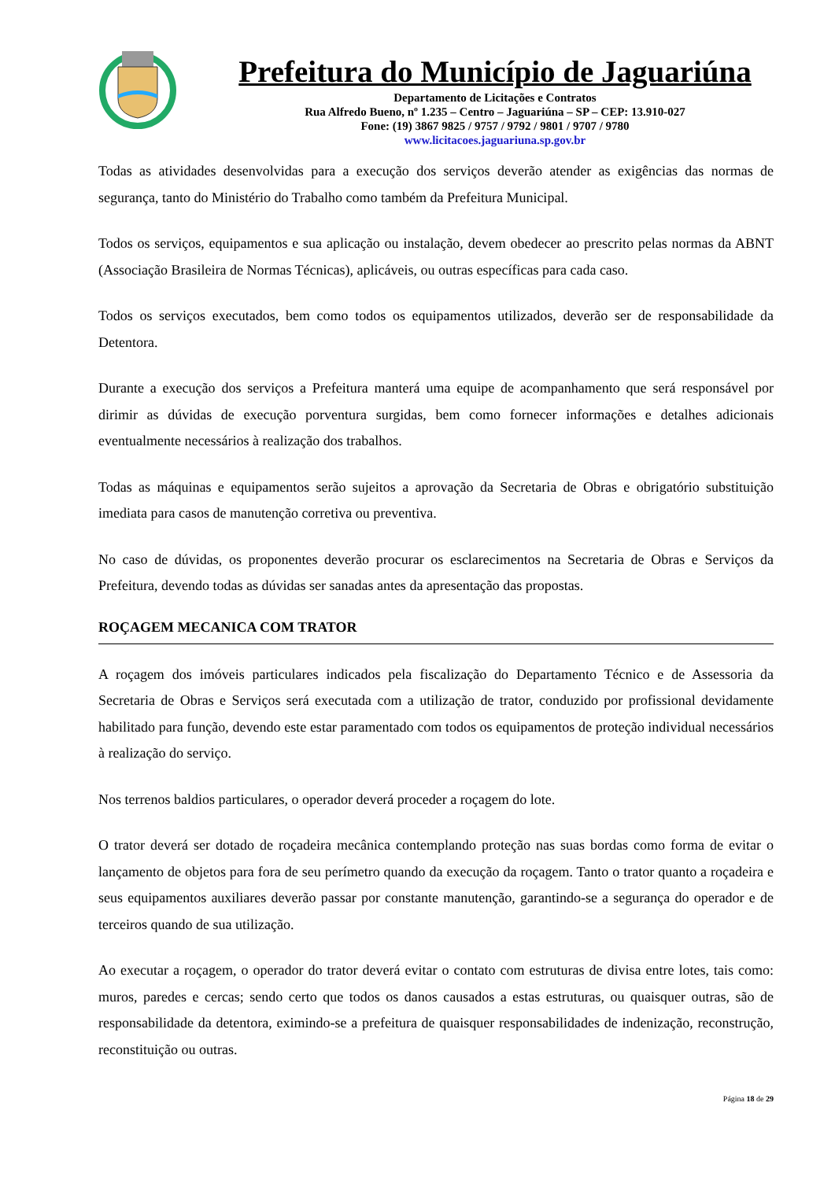Prefeitura do Município de Jaguariúna
Departamento de Licitações e Contratos
Rua Alfredo Bueno, nº 1.235 – Centro – Jaguariúna – SP – CEP: 13.910-027
Fone: (19) 3867 9825 / 9757 / 9792 / 9801 / 9707 / 9780
www.licitacoes.jaguariuna.sp.gov.br
Todas as atividades desenvolvidas para a execução dos serviços deverão atender as exigências das normas de segurança, tanto do Ministério do Trabalho como também da Prefeitura Municipal.
Todos os serviços, equipamentos e sua aplicação ou instalação, devem obedecer ao prescrito pelas normas da ABNT (Associação Brasileira de Normas Técnicas), aplicáveis, ou outras específicas para cada caso.
Todos os serviços executados, bem como todos os equipamentos utilizados, deverão ser de responsabilidade da Detentora.
Durante a execução dos serviços a Prefeitura manterá uma equipe de acompanhamento que será responsável por dirimir as dúvidas de execução porventura surgidas, bem como fornecer informações e detalhes adicionais eventualmente necessários à realização dos trabalhos.
Todas as máquinas e equipamentos serão sujeitos a aprovação da Secretaria de Obras e obrigatório substituição imediata para casos de manutenção corretiva ou preventiva.
No caso de dúvidas, os proponentes deverão procurar os esclarecimentos na Secretaria de Obras e Serviços da Prefeitura, devendo todas as dúvidas ser sanadas antes da apresentação das propostas.
ROÇAGEM MECANICA COM TRATOR
A roçagem dos imóveis particulares indicados pela fiscalização do Departamento Técnico e de Assessoria da Secretaria de Obras e Serviços será executada com a utilização de trator, conduzido por profissional devidamente habilitado para função, devendo este estar paramentado com todos os equipamentos de proteção individual necessários à realização do serviço.
Nos terrenos baldios particulares, o operador deverá proceder a roçagem do lote.
O trator deverá ser dotado de roçadeira mecânica contemplando proteção nas suas bordas como forma de evitar o lançamento de objetos para fora de seu perímetro quando da execução da roçagem. Tanto o trator quanto a roçadeira e seus equipamentos auxiliares deverão passar por constante manutenção, garantindo-se a segurança do operador e de terceiros quando de sua utilização.
Ao executar a roçagem, o operador do trator deverá evitar o contato com estruturas de divisa entre lotes, tais como: muros, paredes e cercas; sendo certo que todos os danos causados a estas estruturas, ou quaisquer outras, são de responsabilidade da detentora, eximindo-se a prefeitura de quaisquer responsabilidades de indenização, reconstrução, reconstituição ou outras.
Página 18 de 29